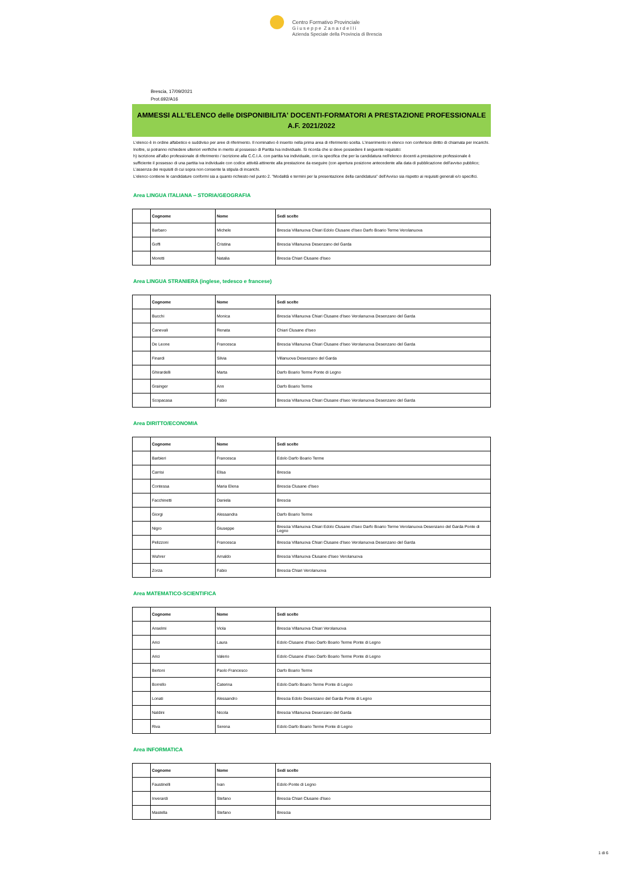Centro Formativo Provinciale
G i u s e p p e Z a n a r d e l l i
Azienda Speciale della Provincia di Brescia
Brescia, 17/09/2021
Prot.692/A16
AMMESSI ALL'ELENCO delle DISPONIBILITA' DOCENTI-FORMATORI A PRESTAZIONE PROFESSIONALE
A.F. 2021/2022
L'elenco è in ordine alfabetico e suddiviso per aree di riferimento. Il nominativo è inserito nella prima area di riferimento scelta. L'inserimento in elenco non conferisce diritto di chiamata per incarichi.
Inoltre, si potranno richiedere ulteriori verifiche in merito al possesso di Partita Iva individuale. Si ricorda che si deve possedere il seguente requisito:
h) iscrizione all'albo professionale di riferimento / iscrizione alla C.C.I.A. con partita iva individuale, con la specifica che per la candidatura nell'elenco docenti a prestazione professionale è sufficiente il possesso di una partita iva individuale con codice attività attinente alla prestazione da eseguire (con apertura posizione antecedente alla data di pubblicazione dell'avviso pubblico;
L'assenza dei requisiti di cui sopra non consente la stipula di incarichi.
L'elenco contiene le candidature conformi sia a quanto richiesto nel punto 2. "Modalità e termini per la presentazione della candidatura" dell'Avviso sia rispetto ai requisiti generali e/o specifici.
Area LINGUA ITALIANA – STORIA/GEOGRAFIA
| | Cognome | Nome | Sedi scelte |
| --- | --- | --- | --- |
| | Barbaro | Michele | Brescia Villanuova Chiari Edolo Clusane d'Iseo Darfo Boario Terme Verolanuova |
| | Goffi | Cristina | Brescia Villanuova Desenzano del Garda |
| | Moretti | Natalia | Brescia Chiari Clusane d'Iseo |
Area LINGUA STRANIERA (inglese, tedesco e francese)
| | Cognome | Nome | Sedi scelte |
| --- | --- | --- | --- |
| | Bucchi | Monica | Brescia Villanuova Chiari Clusane d'Iseo Verolanuova Desenzano del Garda |
| | Canevali | Renata | Chiari Clusane d'Iseo |
| | De Leone | Francesca | Brescia Villanuova Chiari Clusane d'Iseo Verolanuova Desenzano del Garda |
| | Finardi | Silvia | Villanuova Desenzano del Garda |
| | Ghirardelli | Marta | Darfo Boario Terme Ponte di Legno |
| | Grainger | Ann | Darfo Boario Terme |
| | Scopacasa | Fabio | Brescia Villanuova Chiari Clusane d'Iseo Verolanuova Desenzano del Garda |
Area DIRITTO/ECONOMIA
| | Cognome | Nome | Sedi scelte |
| --- | --- | --- | --- |
| | Barbieri | Francesca | Edolo Darfo Boario Terme |
| | Carrisi | Elisa | Brescia |
| | Contessa | Maria Elena | Brescia Clusane d'Iseo |
| | Facchinetti | Daniela | Brescia |
| | Giorgi | Alessandra | Darfo Boario Terme |
| | Nigro | Giuseppe | Brescia Villanuova Chiari Edolo Clusane d'Iseo Darfo Boario Terme Verolanuova Desenzano del Garda Ponte di Legno |
| | Pelizzoni | Francesca | Brescia Villanuova Chiari Clusane d'Iseo Verolanuova Desenzano del Garda |
| | Wuhrer | Arnaldo | Brescia Villanuova Clusane d'Iseo Verolanuova |
| | Zorza | Fabio | Brescia Chiari Verolanuova |
Area MATEMATICO-SCIENTIFICA
| | Cognome | Nome | Sedi scelte |
| --- | --- | --- | --- |
| | Anselmi | Viola | Brescia Villanuova Chiari Verolanuova |
| | Arici | Laura | Edolo Clusane d'Iseo Darfo Boario Terme Ponte di Legno |
| | Arici | Valerio | Edolo Clusane d'Iseo Darfo Boario Terme Ponte di Legno |
| | Bertoni | Paolo Francesco | Darfo Boario Terme |
| | Borrello | Caterina | Edolo Darfo Boario Terme Ponte di Legno |
| | Lonati | Alessandro | Brescia Edolo Desenzano del Garda Ponte di Legno |
| | Naldini | Nicola | Brescia Villanuova Desenzano del Garda |
| | Riva | Serena | Edolo Darfo Boario Terme Ponte di Legno |
Area INFORMATICA
| | Cognome | Nome | Sedi scelte |
| --- | --- | --- | --- |
| | Faustinelli | Ivan | Edolo Ponte di Legno |
| | Inverardi | Stefano | Brescia Chiari Clusane d'Iseo |
| | Mastella | Stefano | Brescia |
1 di 6